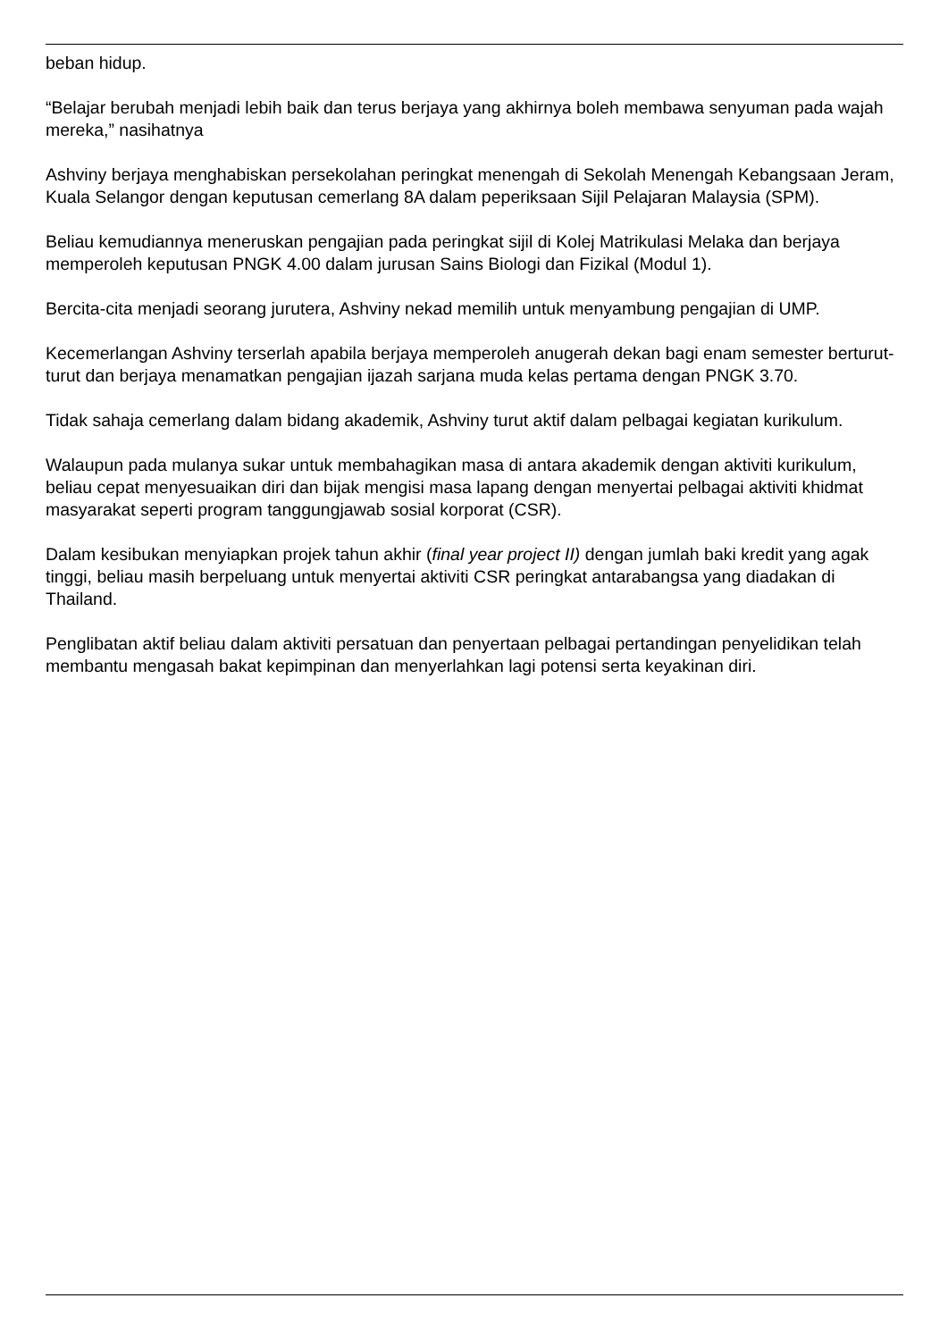beban hidup.
“Belajar berubah menjadi lebih baik dan terus berjaya yang akhirnya boleh membawa senyuman pada wajah mereka,” nasihatnya
Ashviny berjaya menghabiskan persekolahan peringkat menengah di Sekolah Menengah Kebangsaan Jeram, Kuala Selangor dengan keputusan cemerlang 8A dalam peperiksaan Sijil Pelajaran Malaysia (SPM).
Beliau kemudiannya meneruskan pengajian pada peringkat sijil di Kolej Matrikulasi Melaka dan berjaya memperoleh keputusan PNGK 4.00 dalam jurusan Sains Biologi dan Fizikal (Modul 1).
Bercita-cita menjadi seorang jurutera, Ashviny nekad memilih untuk menyambung pengajian di UMP.
Kecemerlangan Ashviny terserlah apabila berjaya memperoleh anugerah dekan bagi enam semester berturut-turut dan berjaya menamatkan pengajian ijazah sarjana muda kelas pertama dengan PNGK 3.70.
Tidak sahaja cemerlang dalam bidang akademik, Ashviny turut aktif dalam pelbagai kegiatan kurikulum.
Walaupun pada mulanya sukar untuk membahagikan masa di antara akademik dengan aktiviti kurikulum, beliau cepat menyesuaikan diri dan bijak mengisi masa lapang dengan menyertai pelbagai aktiviti khidmat masyarakat seperti program tanggungjawab sosial korporat (CSR).
Dalam kesibukan menyiapkan projek tahun akhir (final year project II) dengan jumlah baki kredit yang agak tinggi, beliau masih berpeluang untuk menyertai aktiviti CSR peringkat antarabangsa yang diadakan di Thailand.
Penglibatan aktif beliau dalam aktiviti persatuan dan penyertaan pelbagai pertandingan penyelidikan telah membantu mengasah bakat kepimpinan dan menyerlahkan lagi potensi serta keyakinan diri.